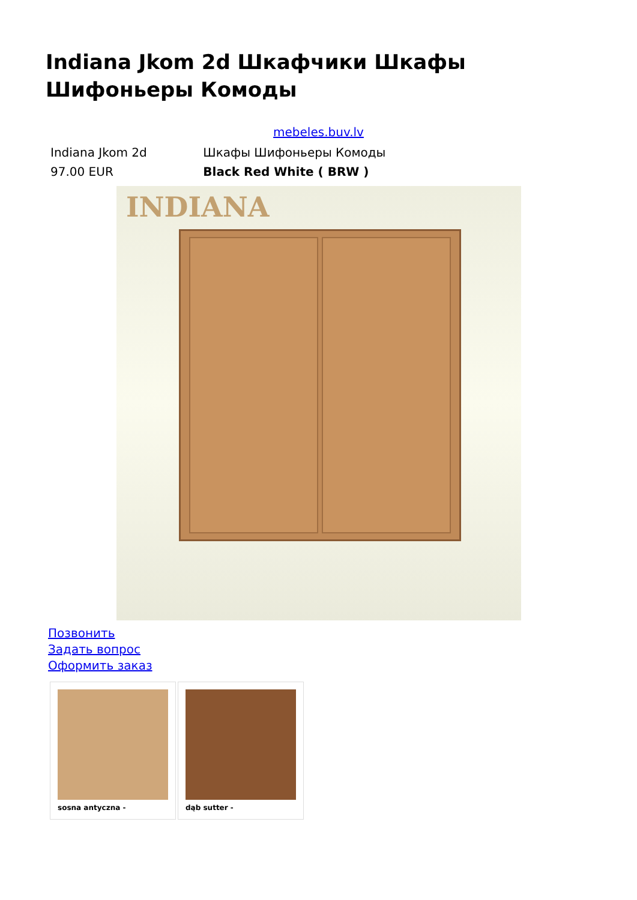Indiana Jkom 2d Шкафчики Шкафы Шифоньеры Комоды
mebeles.buv.lv
| Indiana Jkom 2d | Шкафы Шифоньеры Комоды |
| 97.00 EUR | Black Red White ( BRW ) |
INDIANA
Позвонить
Задать вопрос
Оформить заказ
| sosna antyczna - | dąb sutter - |